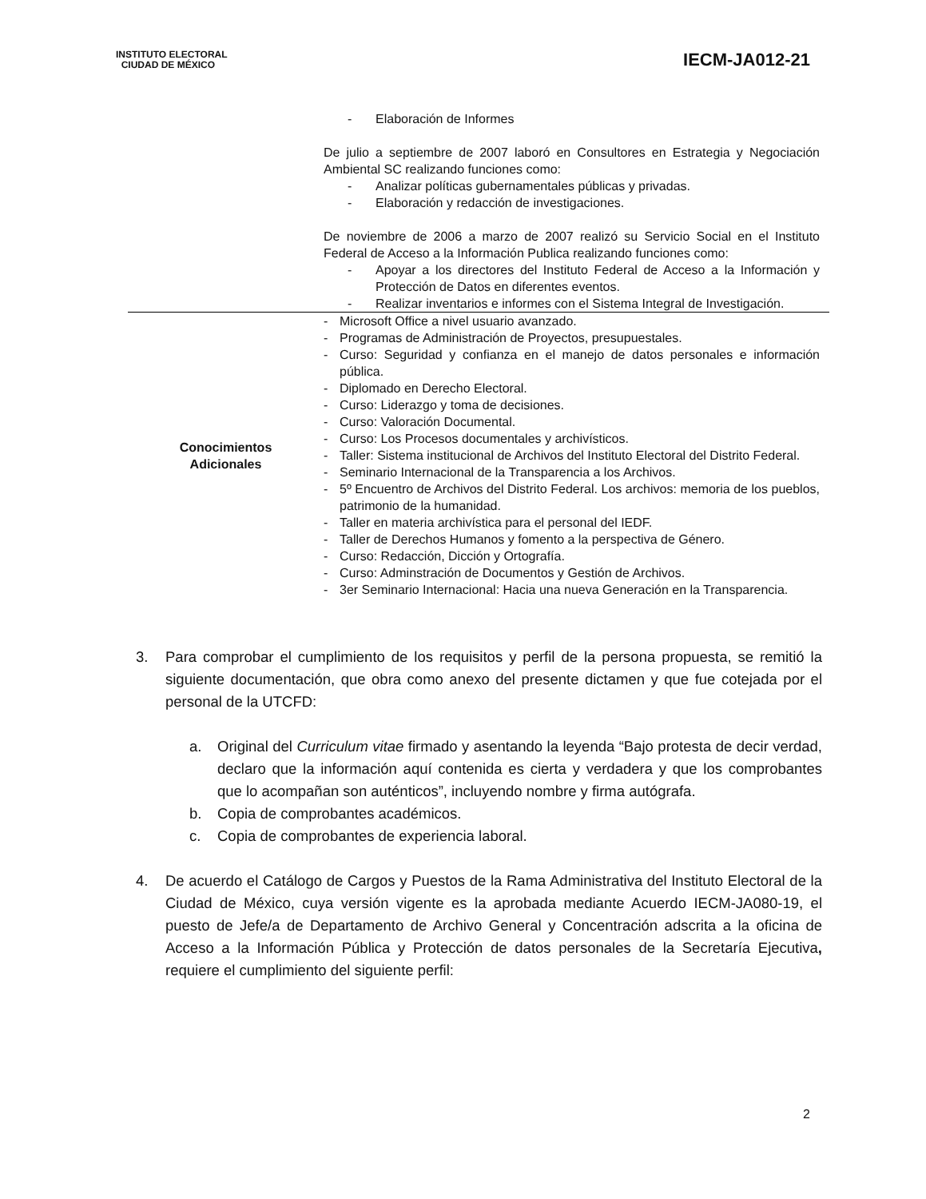INSTITUTO ELECTORAL
CIUDAD DE MÉXICO
IECM-JA012-21
| | - Elaboración de Informes De julio a septiembre de 2007 laboró en Consultores en Estrategia y Negociación Ambiental SC realizando funciones como: - Analizar políticas gubernamentales públicas y privadas. - Elaboración y redacción de investigaciones. De noviembre de 2006 a marzo de 2007 realizó su Servicio Social en el Instituto Federal de Acceso a la Información Publica realizando funciones como: - Apoyar a los directores del Instituto Federal de Acceso a la Información y Protección de Datos en diferentes eventos. - Realizar inventarios e informes con el Sistema Integral de Investigación. |
| Conocimientos Adicionales | - Microsoft Office a nivel usuario avanzado. - Programas de Administración de Proyectos, presupuestales. - Curso: Seguridad y confianza en el manejo de datos personales e información pública. - Diplomado en Derecho Electoral. - Curso: Liderazgo y toma de decisiones. - Curso: Valoración Documental. - Curso: Los Procesos documentales y archivísticos. - Taller: Sistema institucional de Archivos del Instituto Electoral del Distrito Federal. - Seminario Internacional de la Transparencia a los Archivos. - 5º Encuentro de Archivos del Distrito Federal. Los archivos: memoria de los pueblos, patrimonio de la humanidad. - Taller en materia archivística para el personal del IEDF. - Taller de Derechos Humanos y fomento a la perspectiva de Género. - Curso: Redacción, Dicción y Ortografía. - Curso: Adminstración de Documentos y Gestión de Archivos. - 3er Seminario Internacional: Hacia una nueva Generación en la Transparencia. |
3. Para comprobar el cumplimiento de los requisitos y perfil de la persona propuesta, se remitió la siguiente documentación, que obra como anexo del presente dictamen y que fue cotejada por el personal de la UTCFD:
a. Original del Curriculum vitae firmado y asentando la leyenda “Bajo protesta de decir verdad, declaro que la información aquí contenida es cierta y verdadera y que los comprobantes que lo acompañan son auténticos”, incluyendo nombre y firma autógrafa.
b. Copia de comprobantes académicos.
c. Copia de comprobantes de experiencia laboral.
4. De acuerdo el Catálogo de Cargos y Puestos de la Rama Administrativa del Instituto Electoral de la Ciudad de México, cuya versión vigente es la aprobada mediante Acuerdo IECM-JA080-19, el puesto de Jefe/a de Departamento de Archivo General y Concentración adscrita a la oficina de Acceso a la Información Pública y Protección de datos personales de la Secretaría Ejecutiva, requiere el cumplimiento del siguiente perfil:
2